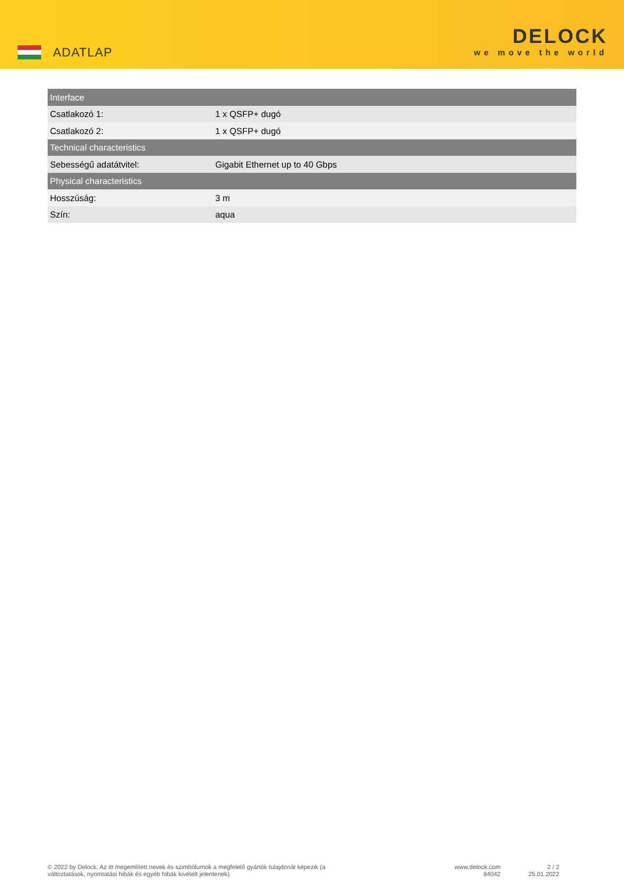ADATLAP
DELOCK
we move the world
| Interface | |
| --- | --- |
| Csatlakozó 1: | 1 x QSFP+ dugó |
| Csatlakozó 2: | 1 x QSFP+ dugó |
| Technical characteristics | |
| Sebességű adatátvitel: | Gigabit Ethernet up to 40 Gbps |
| Physical characteristics | |
| Hosszúság: | 3 m |
| Szín: | aqua |
© 2022 by Delock. Az itt megemlített nevek és szimbólumok a megfelelő gyártók tulajdonát képezik (a változtatások, nyomtatási hibák és egyéb hibák kivételt jelentenek).
www.delock.com
84042
2 / 2
25.01.2022